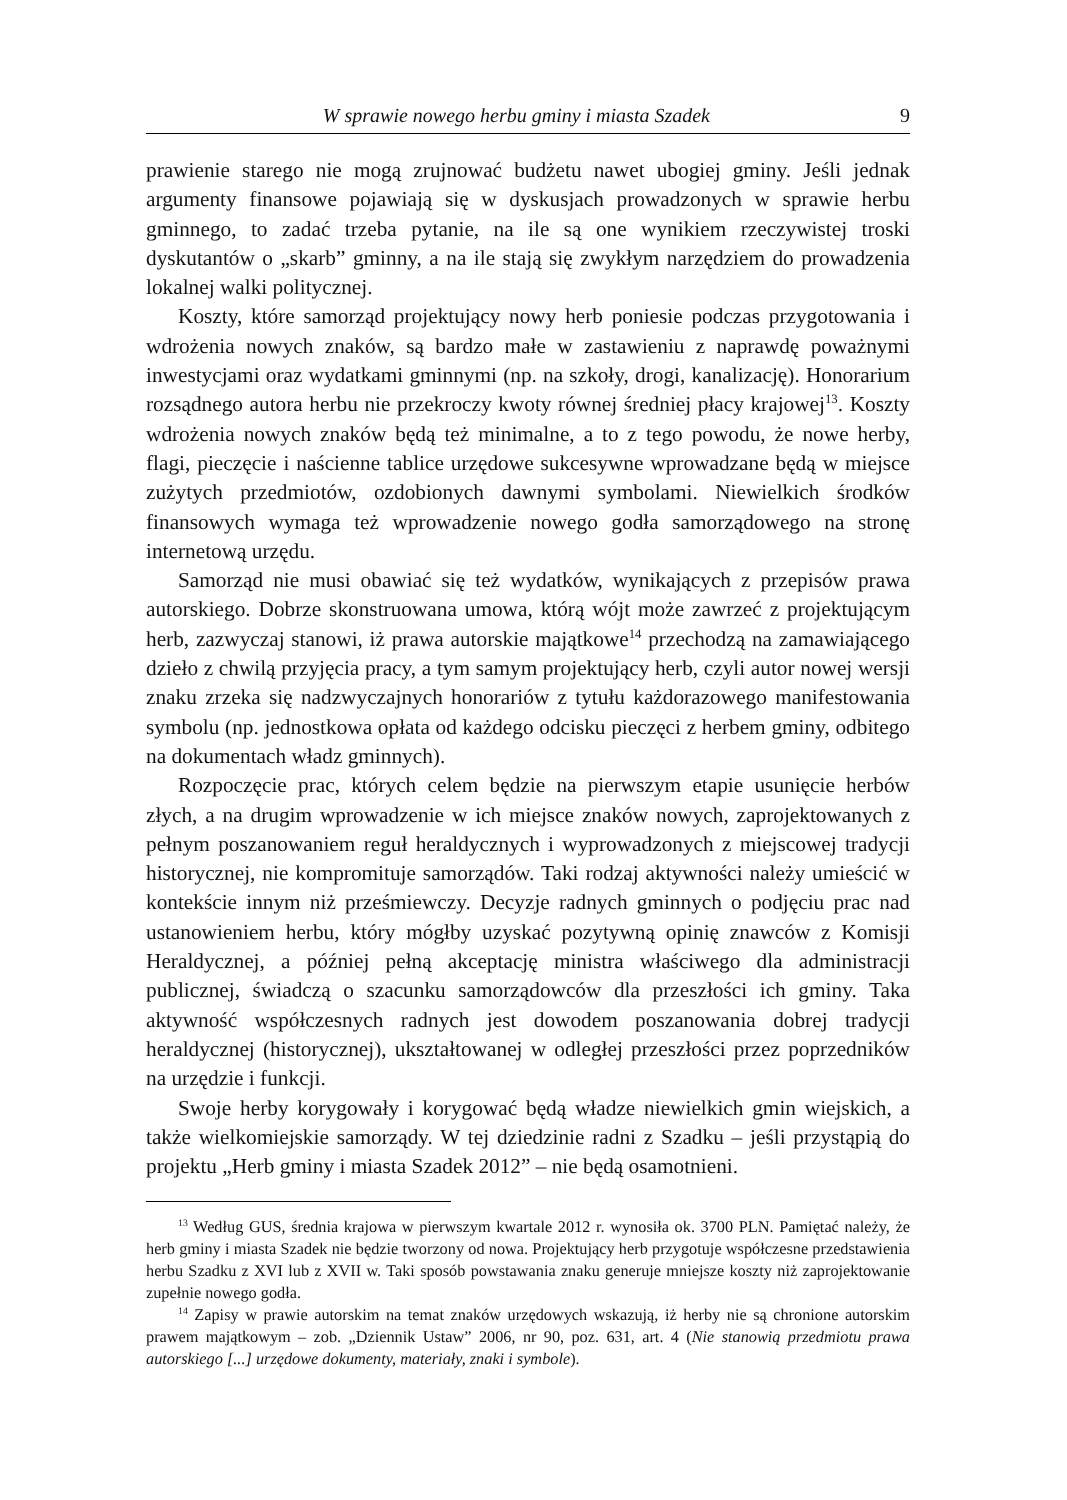W sprawie nowego herbu gminy i miasta Szadek 9
prawienie starego nie mogą zrujnować budżetu nawet ubogiej gminy. Jeśli jednak argumenty finansowe pojawiają się w dyskusjach prowadzonych w sprawie herbu gminnego, to zadać trzeba pytanie, na ile są one wynikiem rzeczywistej troski dyskutantów o „skarb” gminny, a na ile stają się zwykłym narzędziem do prowadzenia lokalnej walki politycznej.
Koszty, które samorząd projektujący nowy herb poniesie podczas przygotowania i wdrożenia nowych znaków, są bardzo małe w zastawieniu z naprawdę poważnymi inwestycjami oraz wydatkami gminnymi (np. na szkoły, drogi, kanalizację). Honorarium rozsądnego autora herbu nie przekroczy kwoty równej średniej płacy krajowej<sup>13</sup>. Koszty wdrożenia nowych znaków będą też minimalne, a to z tego powodu, że nowe herby, flagi, pieczęcie i naścienne tablice urzędowe sukcesywne wprowadzane będą w miejsce zużytych przedmiotów, ozdobionych dawnymi symbolami. Niewielkich środków finansowych wymaga też wprowadzenie nowego godła samorządowego na stronę internetową urzędu.
Samorząd nie musi obawiać się też wydatków, wynikających z przepisów prawa autorskiego. Dobrze skonstruowana umowa, którą wójt może zawrzeć z projektującym herb, zazwyczaj stanowi, iż prawa autorskie majątkowe<sup>14</sup> przechodzą na zamawiającego dzieło z chwilą przyjęcia pracy, a tym samym projektujący herb, czyli autor nowej wersji znaku zrzeka się nadzwyczajnych honorariów z tytułu każdorazowego manifestowania symbolu (np. jednostkowa opłata od każdego odcisku pieczęci z herbem gminy, odbitego na dokumentach władz gminnych).
Rozpoczęcie prac, których celem będzie na pierwszym etapie usunięcie herbów złych, a na drugim wprowadzenie w ich miejsce znaków nowych, zaprojektowanych z pełnym poszanowaniem reguł heraldycznych i wyprowadzonych z miejscowej tradycji historycznej, nie kompromituje samorządów. Taki rodzaj aktywności należy umieścić w kontekście innym niż prześmiewczy. Decyzje radnych gminnych o podjęciu prac nad ustanowieniem herbu, który mógłby uzyskać pozytywną opinię znawców z Komisji Heraldycznej, a później pełną akceptację ministra właściwego dla administracji publicznej, świadczą o szacunku samorządowców dla przeszłości ich gminy. Taka aktywność współczesnych radnych jest dowodem poszanowania dobrej tradycji heraldycznej (historycznej), ukształtowanej w odległej przeszłości przez poprzedników na urzędzie i funkcji.
Swoje herby korygowały i korygować będą władze niewielkich gmin wiejskich, a także wielkomiejskie samorządy. W tej dziedzinie radni z Szadku – jeśli przystąpią do projektu „Herb gminy i miasta Szadek 2012” – nie będą osamotnieni.
<sup>13</sup> Według GUS, średnia krajowa w pierwszym kwartale 2012 r. wynosiła ok. 3700 PLN. Pamiętać należy, że herb gminy i miasta Szadek nie będzie tworzony od nowa. Projektujący herb przygotuje współczesne przedstawienia herbu Szadku z XVI lub z XVII w. Taki sposób powstawania znaku generuje mniejsze koszty niż zaprojektowanie zupełnie nowego godła.
<sup>14</sup> Zapisy w prawie autorskim na temat znaków urzędowych wskazują, iż herby nie są chronione autorskim prawem majątkowym – zob. „Dziennik Ustaw” 2006, nr 90, poz. 631, art. 4 (Nie stanowią przedmiotu prawa autorskiego [...] urzędowe dokumenty, materiały, znaki i symbole).